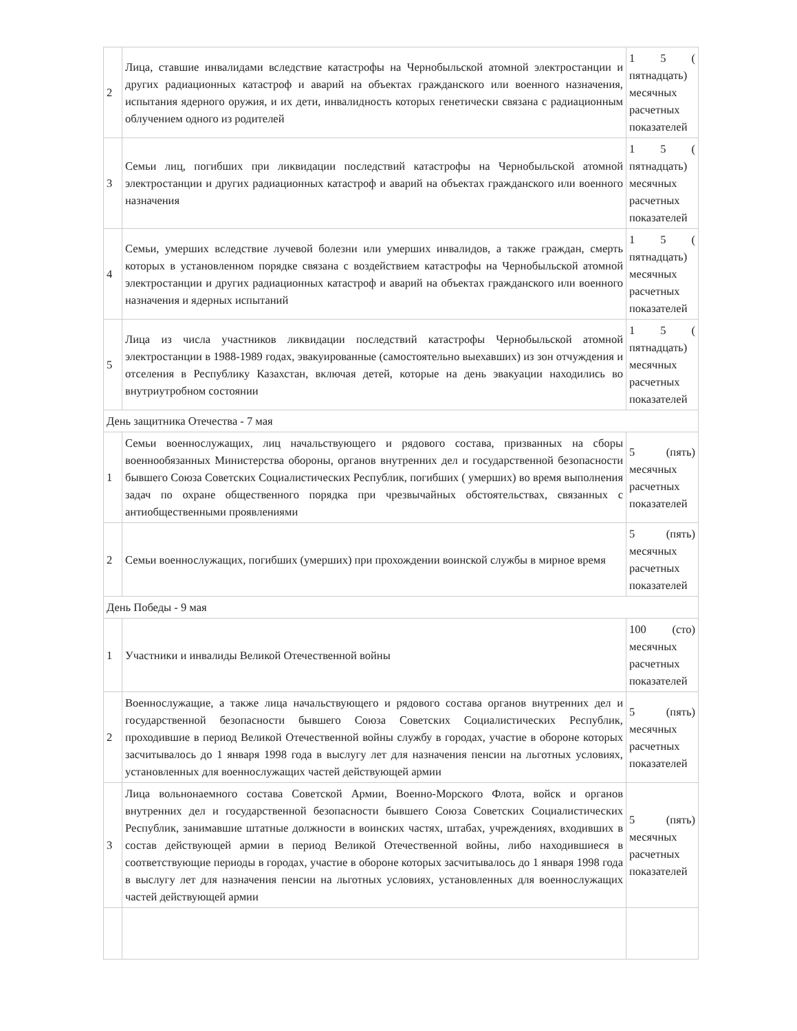| 2 | Лица, ставшие инвалидами вследствие катастрофы на Чернобыльской атомной электростанции и других радиационных катастроф и аварий на объектах гражданского или военного назначения, испытания ядерного оружия, и их дети, инвалидность которых генетически связана с радиационным облучением одного из родителей | 1 5 ( пятнадцать) месячных расчетных показателей |
| 3 | Семьи лиц, погибших при ликвидации последствий катастрофы на Чернобыльской атомной электростанции и других радиационных катастроф и аварий на объектах гражданского или военного назначения | 1 5 ( пятнадцать) месячных расчетных показателей |
| 4 | Семьи, умерших вследствие лучевой болезни или умерших инвалидов, а также граждан, смерть которых в установленном порядке связана с воздействием катастрофы на Чернобыльской атомной электростанции и других радиационных катастроф и аварий на объектах гражданского или военного назначения и ядерных испытаний | 1 5 ( пятнадцать) месячных расчетных показателей |
| 5 | Лица из числа участников ликвидации последствий катастрофы Чернобыльской атомной электростанции в 1988-1989 годах, эвакуированные (самостоятельно выехавших) из зон отчуждения и отселения в Республику Казахстан, включая детей, которые на день эвакуации находились во внутриутробном состоянии | 1 5 ( пятнадцать) месячных расчетных показателей |
| День защитника Отечества - 7 мая | | |
| 1 | Семьи военнослужащих, лиц начальствующего и рядового состава, призванных на сборы военнообязанных Министерства обороны, органов внутренних дел и государственной безопасности бывшего Союза Советских Социалистических Республик, погибших ( умерших) во время выполнения задач по охране общественного порядка при чрезвычайных обстоятельствах, связанных с антиобщественными проявлениями | 5 (пять) месячных расчетных показателей |
| 2 | Семьи военнослужащих, погибших (умерших) при прохождении воинской службы в мирное время | 5 (пять) месячных расчетных показателей |
| День Победы - 9 мая | | |
| 1 | Участники и инвалиды Великой Отечественной войны | 100 (сто) месячных расчетных показателей |
| 2 | Военнослужащие, а также лица начальствующего и рядового состава органов внутренних дел и государственной безопасности бывшего Союза Советских Социалистических Республик, проходившие в период Великой Отечественной войны службу в городах, участие в обороне которых засчитывалось до 1 января 1998 года в выслугу лет для назначения пенсии на льготных условиях, установленных для военнослужащих частей действующей армии | 5 (пять) месячных расчетных показателей |
| 3 | Лица вольнонаемного состава Советской Армии, Военно-Морского Флота, войск и органов внутренних дел и государственной безопасности бывшего Союза Советских Социалистических Республик, занимавшие штатные должности в воинских частях, штабах, учреждениях, входивших в состав действующей армии в период Великой Отечественной войны, либо находившиеся в соответствующие периоды в городах, участие в обороне которых засчитывалось до 1 января 1998 года в выслугу лет для назначения пенсии на льготных условиях, установленных для военнослужащих частей действующей армии | 5 (пять) месячных расчетных показателей |